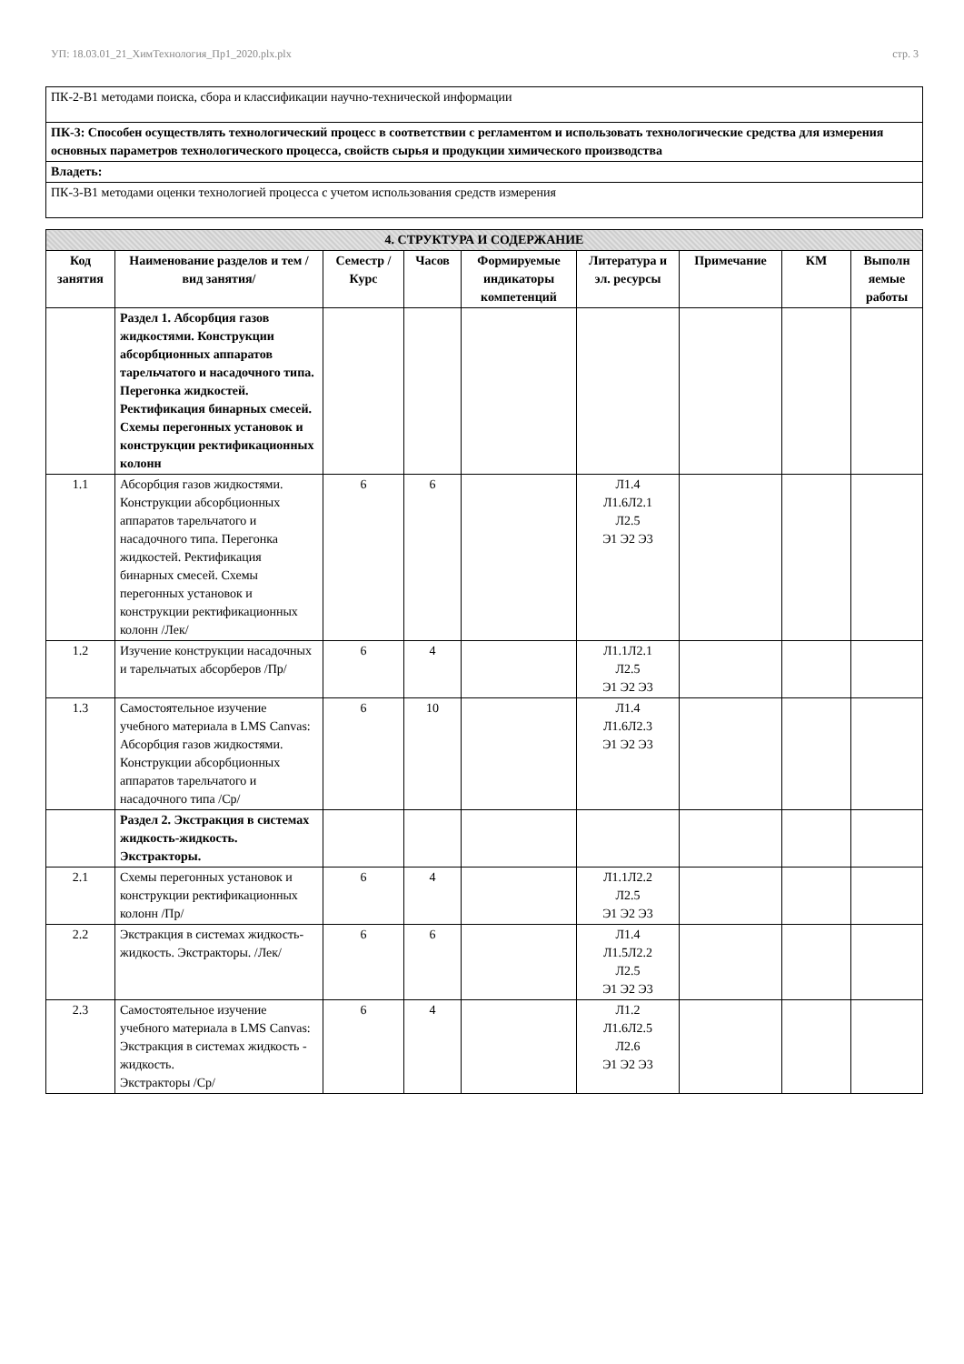УП: 18.03.01_21_ХимТехнология_Пр1_2020.plx.plx стр. 3
| ПК-2-В1 методами поиска, сбора и классификации научно-технической информации |
| ПК-3: Способен осуществлять технологический процесс в соответствии с регламентом и использовать технологические средства для измерения основных параметров технологического процесса, свойств сырья и продукции химического производства |
| Владеть: |
| ПК-3-В1 методами оценки технологией процесса с учетом использования средств измерения |
| 4. СТРУКТУРА И СОДЕРЖАНИЕ | | | | | | | | |
| --- | --- | --- | --- | --- | --- | --- | --- | --- |
| Код занятия | Наименование разделов и тем /вид занятия/ | Семестр / Курс | Часов | Формируемые индикаторы компетенций | Литература и эл. ресурсы | Примечание | КМ | Выполн яемые работы |
| | Раздел 1. Абсорбция газов жидкостями. Конструкции абсорбционных аппаратов тарельчатого и насадочного типа. Перегонка жидкостей. Ректификация бинарных смесей. Схемы перегонных установок и конструкции ректификационных колонн | | | | | | | |
| 1.1 | Абсорбция газов жидкостями. Конструкции абсорбционных аппаратов тарельчатого и насадочного типа. Перегонка жидкостей. Ректификация бинарных смесей. Схемы перегонных установок и конструкции ректификационных колонн /Лек/ | 6 | 6 | | Л1.4 Л1.6Л2.1 Л2.5 Э1 Э2 Э3 | | | |
| 1.2 | Изучение конструкции насадочных и тарельчатых абсорберов /Пр/ | 6 | 4 | | Л1.1Л2.1 Л2.5 Э1 Э2 Э3 | | | |
| 1.3 | Самостоятельное изучение учебного материала в LMS Canvas: Абсорбция газов жидкостями. Конструкции абсорбционных аппаратов тарельчатого и насадочного типа /Ср/ | 6 | 10 | | Л1.4 Л1.6Л2.3 Э1 Э2 Э3 | | | |
| | Раздел 2. Экстракция в системах жидкость-жидкость. Экстракторы. | | | | | | | |
| 2.1 | Схемы перегонных установок и конструкции ректификационных колонн /Пр/ | 6 | 4 | | Л1.1Л2.2 Л2.5 Э1 Э2 Э3 | | | |
| 2.2 | Экстракция в системах жидкость-жидкость. Экстракторы. /Лек/ | 6 | 6 | | Л1.4 Л1.5Л2.2 Л2.5 Э1 Э2 Э3 | | | |
| 2.3 | Самостоятельное изучение учебного материала в LMS Canvas: Экстракция в системах жидкость - жидкость. Экстракторы /Ср/ | 6 | 4 | | Л1.2 Л1.6Л2.5 Л2.6 Э1 Э2 Э3 | | | |